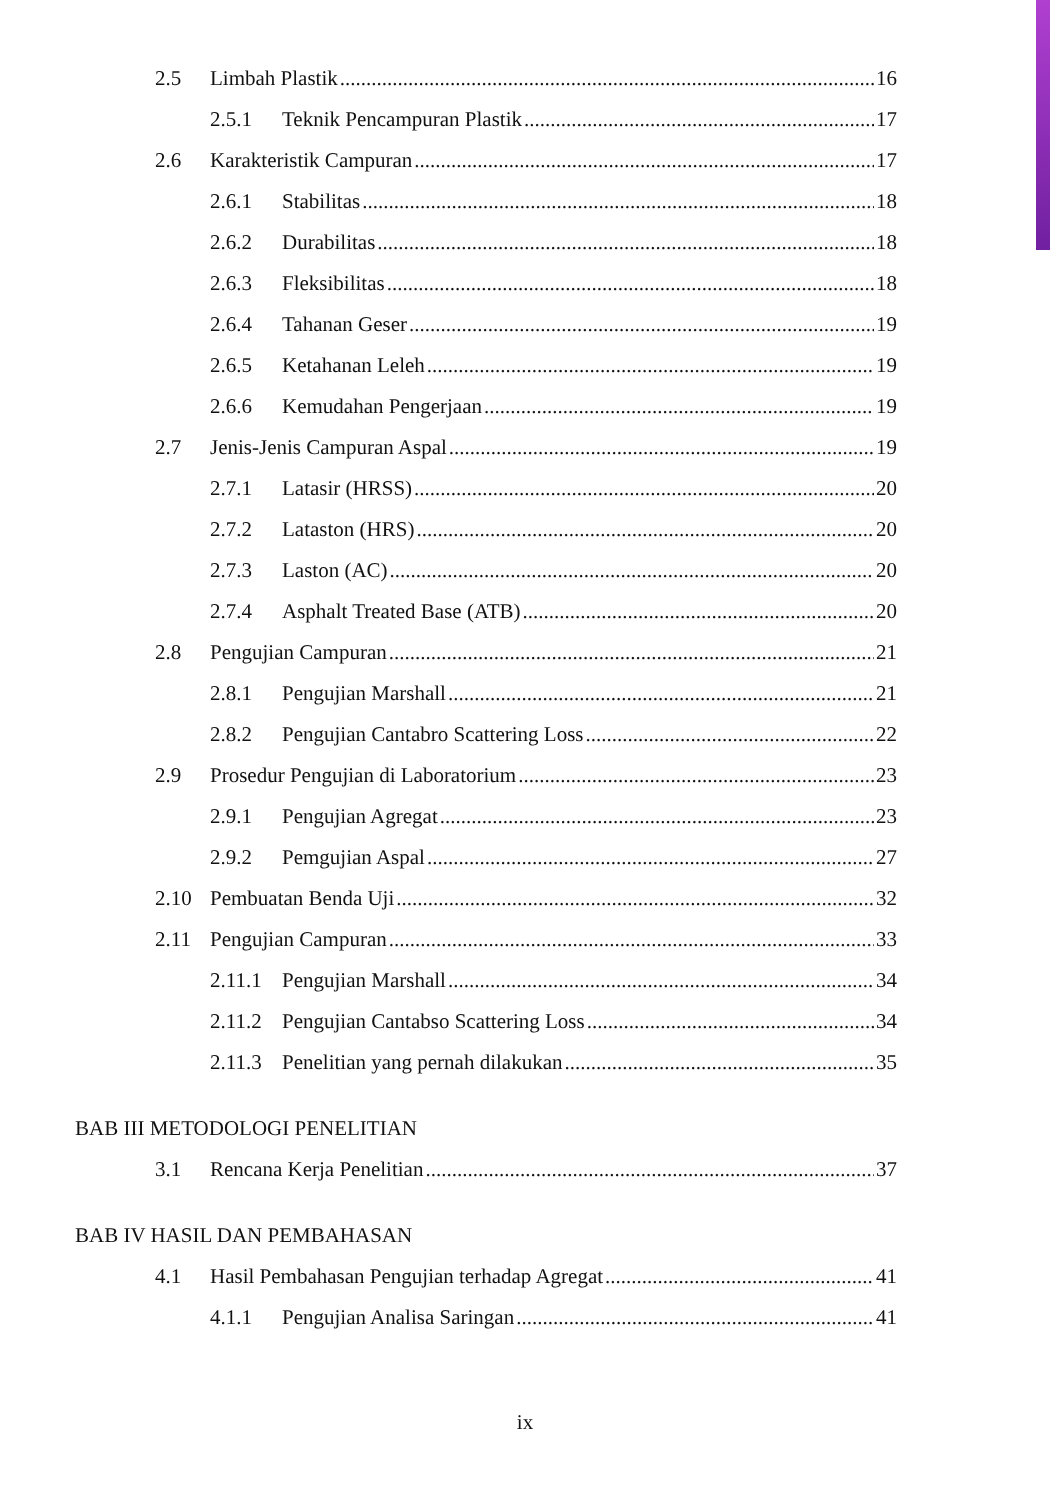2.5 Limbah Plastik 16
2.5.1 Teknik Pencampuran Plastik 17
2.6 Karakteristik Campuran 17
2.6.1 Stabilitas 18
2.6.2 Durabilitas 18
2.6.3 Fleksibilitas 18
2.6.4 Tahanan Geser 19
2.6.5 Ketahanan Leleh 19
2.6.6 Kemudahan Pengerjaan 19
2.7 Jenis-Jenis Campuran Aspal 19
2.7.1 Latasir (HRSS) 20
2.7.2 Lataston (HRS) 20
2.7.3 Laston (AC) 20
2.7.4 Asphalt Treated Base (ATB) 20
2.8 Pengujian Campuran 21
2.8.1 Pengujian Marshall 21
2.8.2 Pengujian Cantabro Scattering Loss 22
2.9 Prosedur Pengujian di Laboratorium 23
2.9.1 Pengujian Agregat 23
2.9.2 Pemgujian Aspal 27
2.10 Pembuatan Benda Uji 32
2.11 Pengujian Campuran 33
2.11.1 Pengujian Marshall 34
2.11.2 Pengujian Cantabso Scattering Loss 34
2.11.3 Penelitian yang pernah dilakukan 35
BAB III METODOLOGI PENELITIAN
3.1 Rencana Kerja Penelitian 37
BAB IV HASIL DAN PEMBAHASAN
4.1 Hasil Pembahasan Pengujian terhadap Agregat 41
4.1.1 Pengujian Analisa Saringan 41
ix